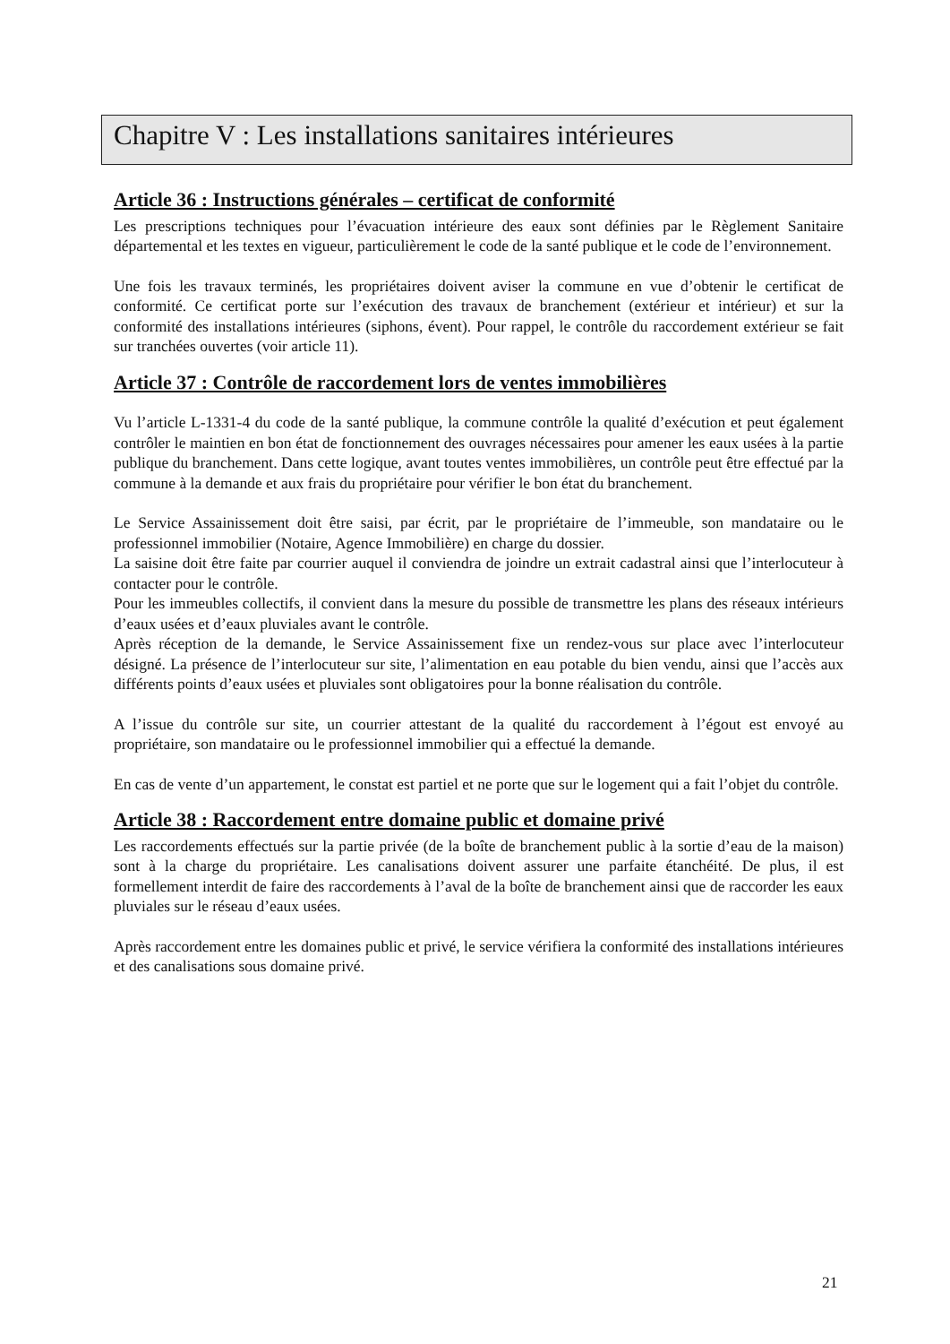Chapitre V : Les installations sanitaires intérieures
Article 36 : Instructions générales – certificat de conformité
Les prescriptions techniques pour l’évacuation intérieure des eaux sont définies par le Règlement Sanitaire départemental et les textes en vigueur, particulièrement le code de la santé publique et le code de l’environnement.
Une fois les travaux terminés, les propriétaires doivent aviser la commune en vue d’obtenir le certificat de conformité. Ce certificat porte sur l’exécution des travaux de branchement (extérieur et intérieur) et sur la conformité des installations intérieures (siphons, évent). Pour rappel, le contrôle du raccordement extérieur se fait sur tranchées ouvertes (voir article 11).
Article 37 : Contrôle de raccordement lors de ventes immobilières
Vu l’article L-1331-4 du code de la santé publique, la commune contrôle la qualité d’exécution et peut également contrôler le maintien en bon état de fonctionnement des ouvrages nécessaires pour amener les eaux usées à la partie publique du branchement. Dans cette logique, avant toutes ventes immobilières, un contrôle peut être effectué par la commune à la demande et aux frais du propriétaire pour vérifier le bon état du branchement.
Le Service Assainissement doit être saisi, par écrit, par le propriétaire de l’immeuble, son mandataire ou le professionnel immobilier (Notaire, Agence Immobilière) en charge du dossier.
La saisine doit être faite par courrier auquel il conviendra de joindre un extrait cadastral ainsi que l’interlocuteur à contacter pour le contrôle.
Pour les immeubles collectifs, il convient dans la mesure du possible de transmettre les plans des réseaux intérieurs d’eaux usées et d’eaux pluviales avant le contrôle.
Après réception de la demande, le Service Assainissement fixe un rendez-vous sur place avec l’interlocuteur désigné. La présence de l’interlocuteur sur site, l’alimentation en eau potable du bien vendu, ainsi que l’accès aux différents points d’eaux usées et pluviales sont obligatoires pour la bonne réalisation du contrôle.
A l’issue du contrôle sur site, un courrier attestant de la qualité du raccordement à l’égout est envoyé au propriétaire, son mandataire ou le professionnel immobilier qui a effectué la demande.
En cas de vente d’un appartement, le constat est partiel et ne porte que sur le logement qui a fait l’objet du contrôle.
Article 38 : Raccordement entre domaine public et domaine privé
Les raccordements effectués sur la partie privée (de la boîte de branchement public à la sortie d’eau de la maison) sont à la charge du propriétaire. Les canalisations doivent assurer une parfaite étanchéité. De plus, il est formellement interdit de faire des raccordements à l’aval de la boîte de branchement ainsi que de raccorder les eaux pluviales sur le réseau d’eaux usées.
Après raccordement entre les domaines public et privé, le service vérifiera la conformité des installations intérieures et des canalisations sous domaine privé.
21